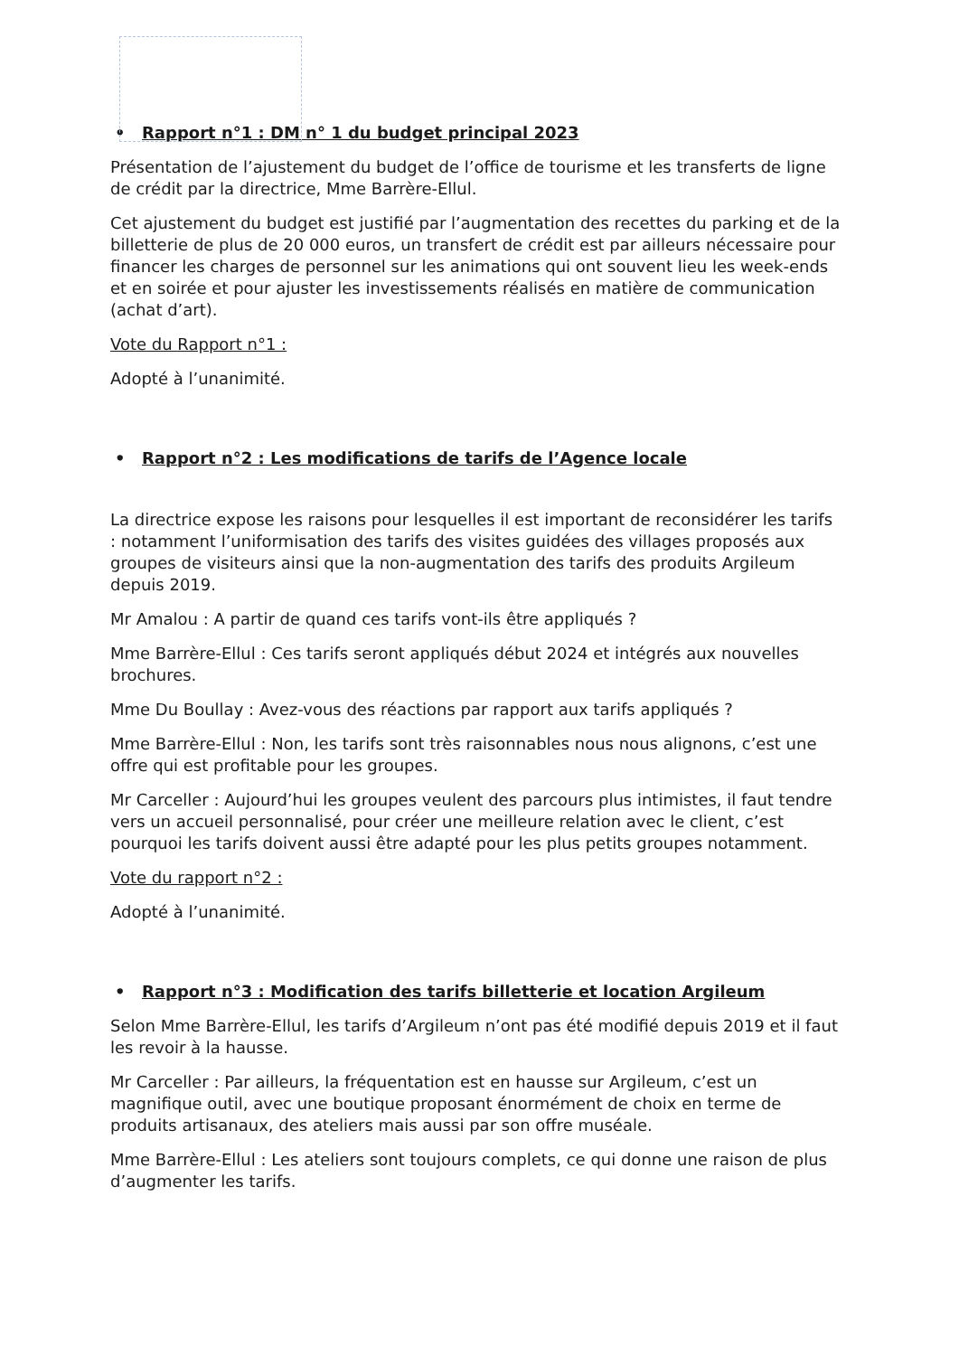• Rapport n°1 : DM n° 1 du budget principal 2023
Présentation de l’ajustement du budget de l’office de tourisme et les transferts de ligne de crédit par la directrice, Mme Barrère-Ellul.
Cet ajustement du budget est justifié par l’augmentation des recettes du parking et de la billetterie de plus de 20 000 euros, un transfert de crédit est par ailleurs nécessaire pour financer les charges de personnel sur les animations qui ont souvent lieu les week-ends et en soirée et pour ajuster les investissements réalisés en matière de communication (achat d’art).
Vote du Rapport n°1 :
Adopté à l’unanimité.
• Rapport n°2 : Les modifications de tarifs de l’Agence locale
La directrice expose les raisons pour lesquelles il est important de reconsidérer les tarifs : notamment l’uniformisation des tarifs des visites guidées des villages proposés aux groupes de visiteurs ainsi que la non-augmentation des tarifs des produits Argileum depuis 2019.
Mr Amalou : A partir de quand ces tarifs vont-ils être appliqués ?
Mme Barrère-Ellul : Ces tarifs seront appliqués début 2024 et intégrés aux nouvelles brochures.
Mme Du Boullay : Avez-vous des réactions par rapport aux tarifs appliqués ?
Mme Barrère-Ellul : Non, les tarifs sont très raisonnables nous nous alignons, c’est une offre qui est profitable pour les groupes.
Mr Carceller : Aujourd’hui les groupes veulent des parcours plus intimistes, il faut tendre vers un accueil personnalisé, pour créer une meilleure relation avec le client, c’est pourquoi les tarifs doivent aussi être adapté pour les plus petits groupes notamment.
Vote du rapport n°2 :
Adopté à l’unanimité.
• Rapport n°3 : Modification des tarifs billetterie et location Argileum
Selon Mme Barrère-Ellul, les tarifs d’Argileum n’ont pas été modifié depuis 2019 et il faut les revoir à la hausse.
Mr Carceller : Par ailleurs, la fréquentation est en hausse sur Argileum, c’est un magnifique outil, avec une boutique proposant énormément de choix en terme de produits artisanaux, des ateliers mais aussi par son offre muséale.
Mme Barrère-Ellul : Les ateliers sont toujours complets, ce qui donne une raison de plus d’augmenter les tarifs.